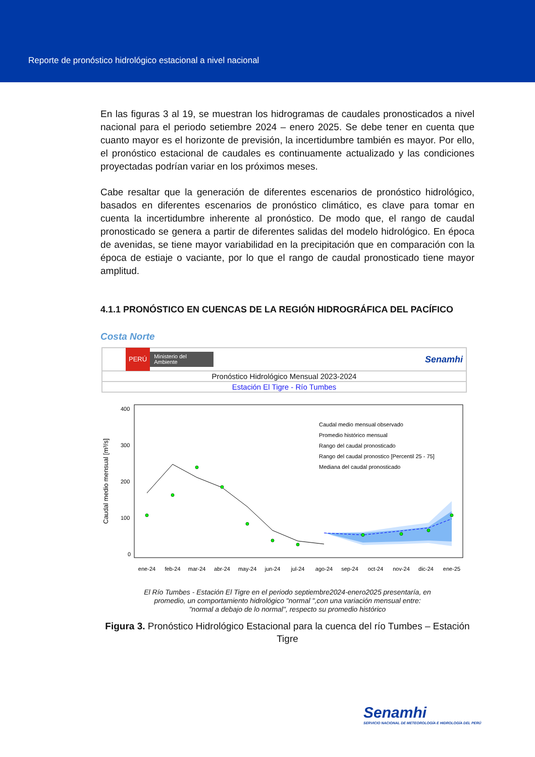Reporte de pronóstico hidrológico estacional a nivel nacional
En las figuras 3 al 19, se muestran los hidrogramas de caudales pronosticados a nivel nacional para el periodo setiembre 2024 – enero 2025. Se debe tener en cuenta que cuanto mayor es el horizonte de previsión, la incertidumbre también es mayor. Por ello, el pronóstico estacional de caudales es continuamente actualizado y las condiciones proyectadas podrían variar en los próximos meses.
Cabe resaltar que la generación de diferentes escenarios de pronóstico hidrológico, basados en diferentes escenarios de pronóstico climático, es clave para tomar en cuenta la incertidumbre inherente al pronóstico. De modo que, el rango de caudal pronosticado se genera a partir de diferentes salidas del modelo hidrológico. En época de avenidas, se tiene mayor variabilidad en la precipitación que en comparación con la época de estiaje o vaciante, por lo que el rango de caudal pronosticado tiene mayor amplitud.
4.1.1 PRONÓSTICO EN CUENCAS DE LA REGIÓN HIDROGRÁFICA DEL PACÍFICO
Costa Norte
PERÚ Ministerio del Ambiente Senamhi
Pronóstico Hidrológico Mensual 2023-2024
Estación El Tigre - Río Tumbes
Caudal medio mensual [m³/s]
400
300
200
100
0
Caudal medio mensual observado
Promedio histórico mensual
Rango del caudal pronosticado
Rango del caudal pronostico [Percentil 25 - 75]
Mediana del caudal pronosticado
ene-24
feb-24
mar-24
abr-24
may-24
jun-24
jul-24
ago-24
sep-24
oct-24
nov-24
dic-24
ene-25
El Río Tumbes - Estación El Tigre en el periodo septiembre2024-enero2025 presentaría, en
promedio, un comportamiento hidrológico "normal ",con una variación mensual entre:
"normal a debajo de lo normal", respecto su promedio histórico
Figura 3. Pronóstico Hidrológico Estacional para la cuenca del río Tumbes – Estación Tigre
Senamhi
SERVICIO NACIONAL DE METEOROLOGÍA E HIDROLOGÍA DEL PERÚ